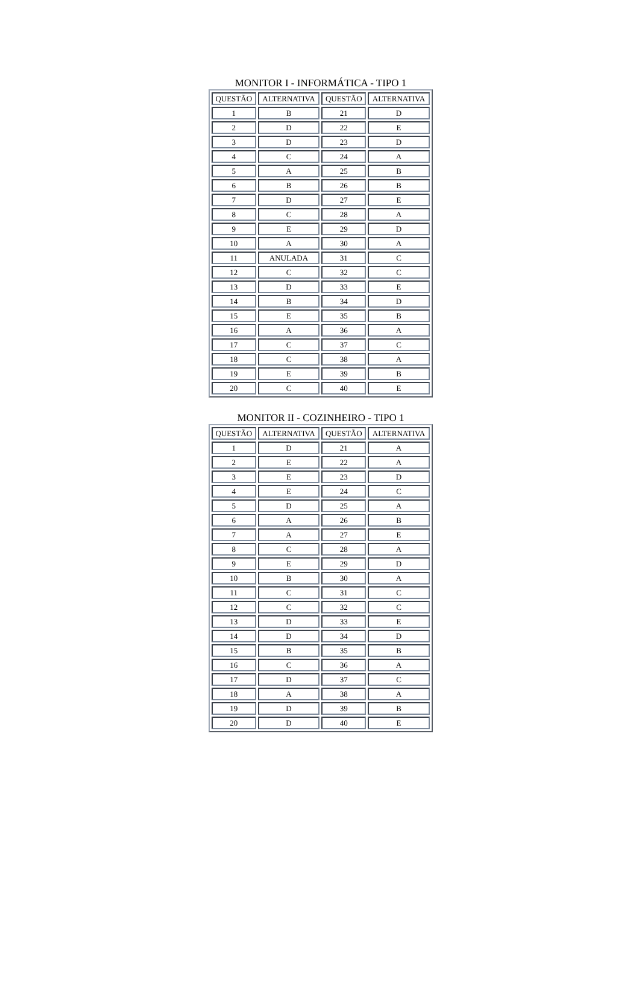MONITOR I - INFORMÁTICA - TIPO 1
| QUESTÃO | ALTERNATIVA | QUESTÃO | ALTERNATIVA |
| --- | --- | --- | --- |
| 1 | B | 21 | D |
| 2 | D | 22 | E |
| 3 | D | 23 | D |
| 4 | C | 24 | A |
| 5 | A | 25 | B |
| 6 | B | 26 | B |
| 7 | D | 27 | E |
| 8 | C | 28 | A |
| 9 | E | 29 | D |
| 10 | A | 30 | A |
| 11 | ANULADA | 31 | C |
| 12 | C | 32 | C |
| 13 | D | 33 | E |
| 14 | B | 34 | D |
| 15 | E | 35 | B |
| 16 | A | 36 | A |
| 17 | C | 37 | C |
| 18 | C | 38 | A |
| 19 | E | 39 | B |
| 20 | C | 40 | E |
MONITOR II - COZINHEIRO - TIPO 1
| QUESTÃO | ALTERNATIVA | QUESTÃO | ALTERNATIVA |
| --- | --- | --- | --- |
| 1 | D | 21 | A |
| 2 | E | 22 | A |
| 3 | E | 23 | D |
| 4 | E | 24 | C |
| 5 | D | 25 | A |
| 6 | A | 26 | B |
| 7 | A | 27 | E |
| 8 | C | 28 | A |
| 9 | E | 29 | D |
| 10 | B | 30 | A |
| 11 | C | 31 | C |
| 12 | C | 32 | C |
| 13 | D | 33 | E |
| 14 | D | 34 | D |
| 15 | B | 35 | B |
| 16 | C | 36 | A |
| 17 | D | 37 | C |
| 18 | A | 38 | A |
| 19 | D | 39 | B |
| 20 | D | 40 | E |